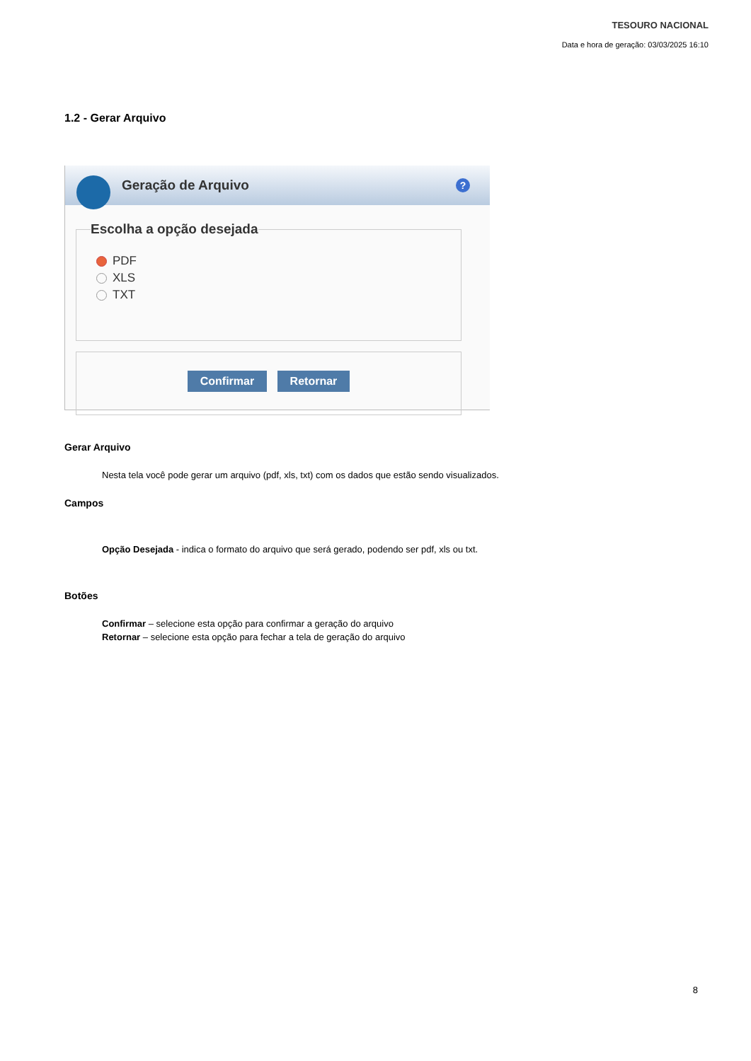TESOURO NACIONAL
Data e hora de geração: 03/03/2025 16:10
1.2 - Gerar Arquivo
Geração de Arquivo
?
Escolha a opção desejada
PDF
XLS
TXT
Confirmar Retornar
Gerar Arquivo
Nesta tela você pode gerar um arquivo (pdf, xls, txt) com os dados que estão sendo visualizados.
Campos
Opção Desejada - indica o formato do arquivo que será gerado, podendo ser pdf, xls ou txt.
Botões
Confirmar – selecione esta opção para confirmar a geração do arquivo
Retornar – selecione esta opção para fechar a tela de geração do arquivo
8